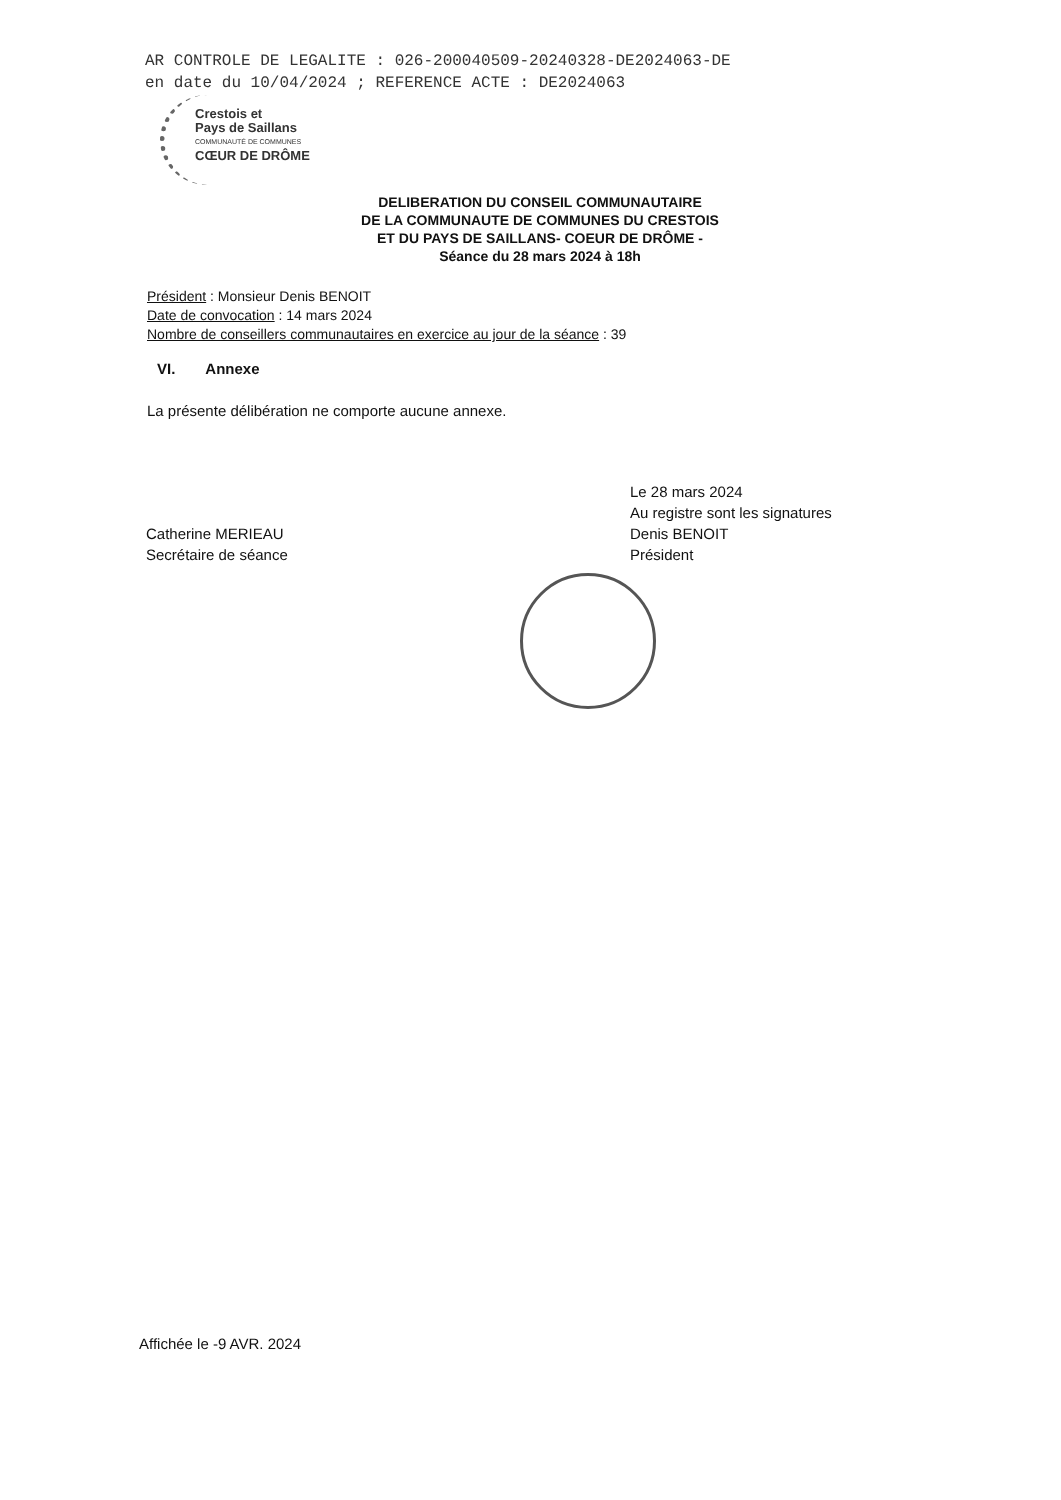AR CONTROLE DE LEGALITE : 026-200040509-20240328-DE2024063-DE
en date du 10/04/2024 ; REFERENCE ACTE : DE2024063
Crestois et
Pays de Saillans
COMMUNAUTÉ DE COMMUNES
CŒUR DE DRÔME
DELIBERATION DU CONSEIL COMMUNAUTAIRE
DE LA COMMUNAUTE DE COMMUNES DU CRESTOIS
ET DU PAYS DE SAILLANS- COEUR DE DRÔME -
Séance du 28 mars 2024 à 18h
Président : Monsieur Denis BENOIT
Date de convocation : 14 mars 2024
Nombre de conseillers communautaires en exercice au jour de la séance : 39
VI. Annexe
La présente délibération ne comporte aucune annexe.
Catherine MERIEAU
Secrétaire de séance
Le 28 mars 2024
Au registre sont les signatures
Denis BENOIT
Président
Affichée le -9 AVR. 2024